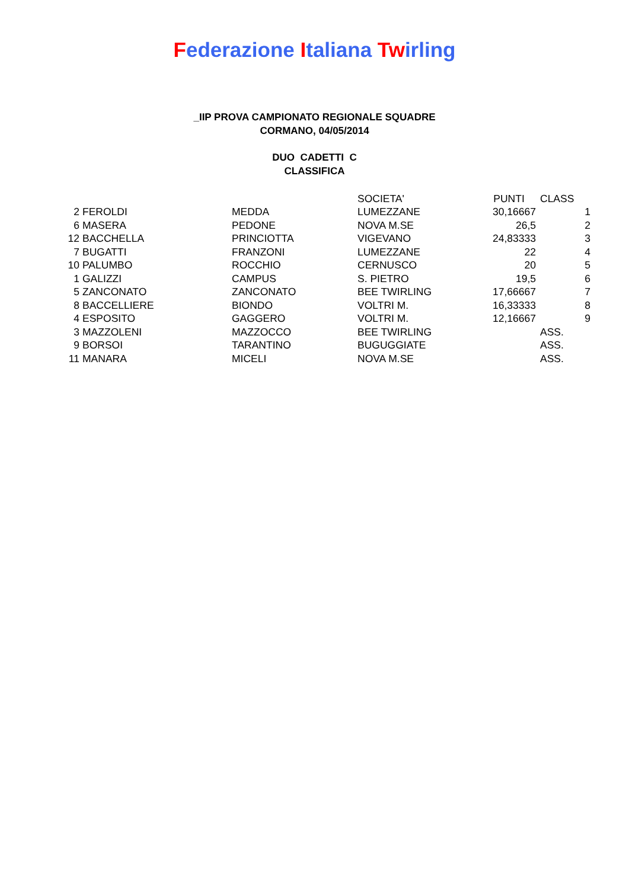Federazione Italiana Twirling
_IIP PROVA CAMPIONATO REGIONALE SQUADRE
CORMANO, 04/05/2014
DUO CADETTI C
CLASSIFICA
| | | | SOCIETA' | PUNTI | CLASS |
| 2 | FEROLDI | MEDDA | LUMEZZANE | 30,16667 | 1 |
| 6 | MASERA | PEDONE | NOVA M.SE | 26,5 | 2 |
| 12 | BACCHELLA | PRINCIOTTA | VIGEVANO | 24,83333 | 3 |
| 7 | BUGATTI | FRANZONI | LUMEZZANE | 22 | 4 |
| 10 | PALUMBO | ROCCHIO | CERNUSCO | 20 | 5 |
| 1 | GALIZZI | CAMPUS | S. PIETRO | 19,5 | 6 |
| 5 | ZANCONATO | ZANCONATO | BEE TWIRLING | 17,66667 | 7 |
| 8 | BACCELLIERE | BIONDO | VOLTRI M. | 16,33333 | 8 |
| 4 | ESPOSITO | GAGGERO | VOLTRI M. | 12,16667 | 9 |
| 3 | MAZZOLENI | MAZZOCCO | BEE TWIRLING | | ASS. |
| 9 | BORSOI | TARANTINO | BUGUGGIATE | | ASS. |
| 11 | MANARA | MICELI | NOVA M.SE | | ASS. |